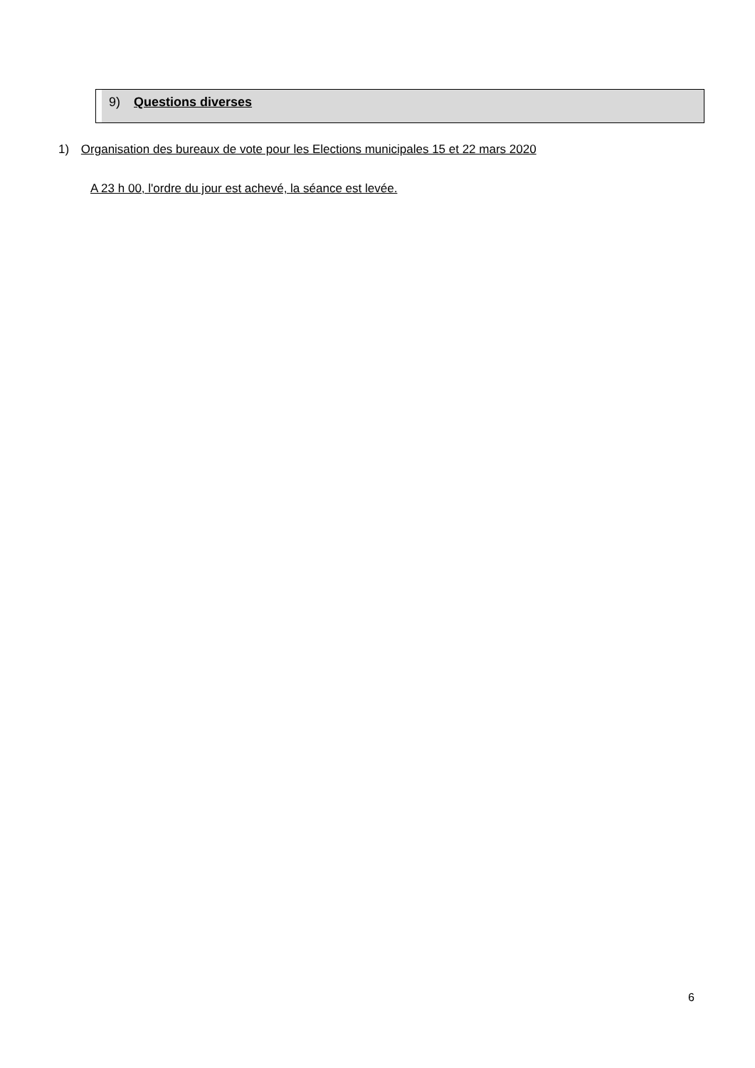9) Questions diverses
1) Organisation des bureaux de vote pour les Elections municipales 15 et 22 mars 2020
A 23 h 00, l'ordre du jour est achevé, la séance est levée.
6